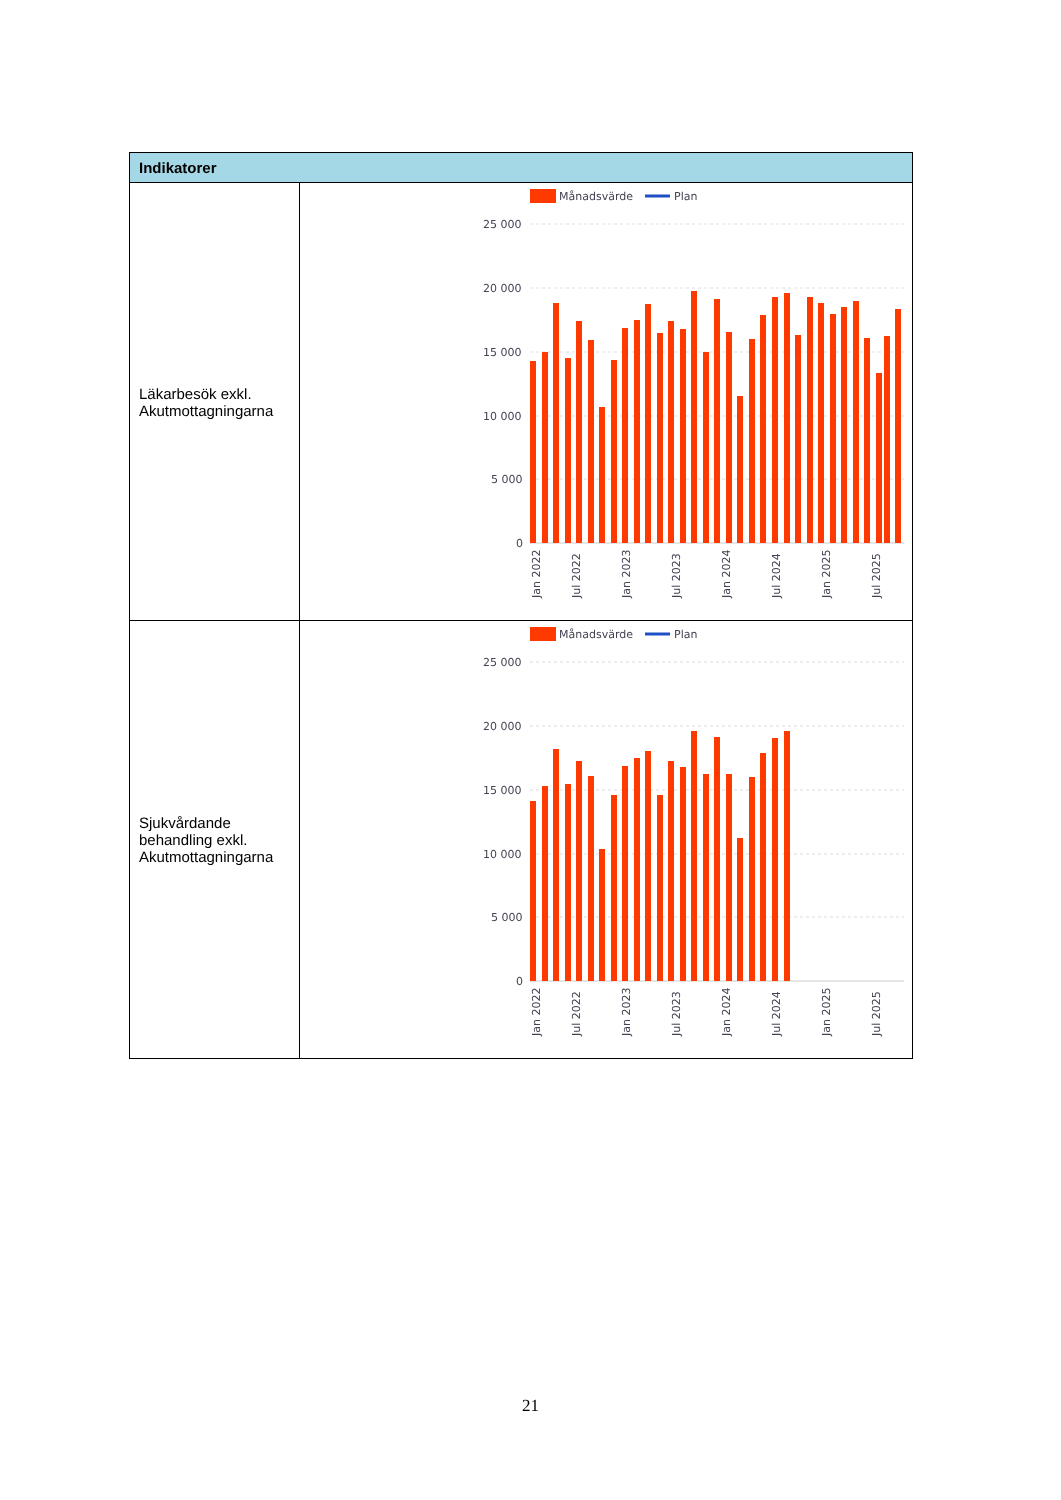| Indikatorer | |
| --- | --- |
| Läkarbesök exkl. Akutmottagningarna | Månadsvärde Plan 25 000 20 000 15 000 10 000 5 000 0 Jan 2022 Jul 2022 Jan 2023 Jul 2023 Jan 2024 Jul 2024 Jan 2025 Jul 2025 |
| Sjukvårdande behandling exkl. Akutmottagningarna | Månadsvärde Plan 25 000 20 000 15 000 10 000 5 000 0 Jan 2022 Jul 2022 Jan 2023 Jul 2023 Jan 2024 Jul 2024 Jan 2025 Jul 2025 |
21